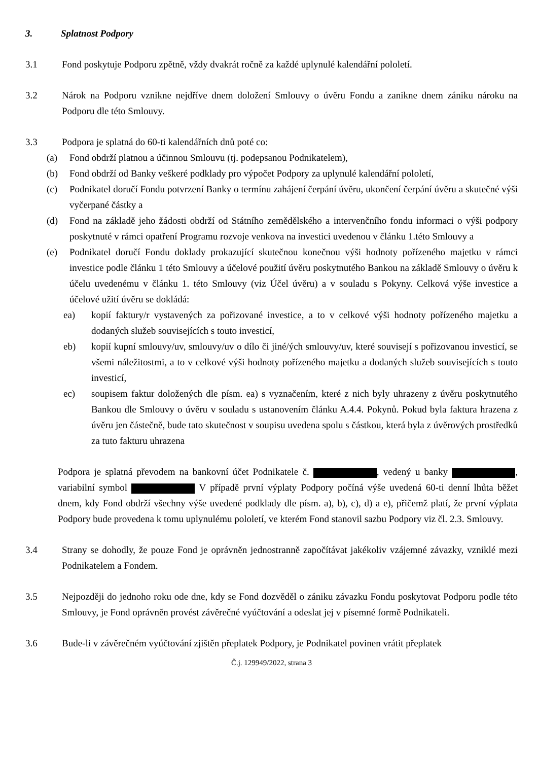3. Splatnost Podpory
3.1 Fond poskytuje Podporu zpětně, vždy dvakrát ročně za každé uplynulé kalendářní pololetí.
3.2 Nárok na Podporu vznikne nejdříve dnem doložení Smlouvy o úvěru Fondu a zanikne dnem zániku nároku na Podporu dle této Smlouvy.
3.3 Podpora je splatná do 60-ti kalendářních dnů poté co:
(a) Fond obdrží platnou a účinnou Smlouvu (tj. podepsanou Podnikatelem),
(b) Fond obdrží od Banky veškeré podklady pro výpočet Podpory za uplynulé kalendářní pololetí,
(c) Podnikatel doručí Fondu potvrzení Banky o termínu zahájení čerpání úvěru, ukončení čerpání úvěru a skutečné výši vyčerpané částky a
(d) Fond na základě jeho žádosti obdrží od Státního zemědělského a intervenčního fondu informaci o výši podpory poskytnuté v rámci opatření Programu rozvoje venkova na investici uvedenou v článku 1.této Smlouvy a
(e) Podnikatel doručí Fondu doklady prokazující skutečnou konečnou výši hodnoty pořízeného majetku v rámci investice podle článku 1 této Smlouvy a účelové použití úvěru poskytnutého Bankou na základě Smlouvy o úvěru k účelu uvedenému v článku 1. této Smlouvy (viz Účel úvěru) a v souladu s Pokyny. Celková výše investice a účelové užití úvěru se dokládá:
ea) kopií faktury/r vystavených za pořizované investice, a to v celkové výši hodnoty pořízeného majetku a dodaných služeb souvisejících s touto investicí,
eb) kopií kupní smlouvy/uv, smlouvy/uv o dílo či jiné/ých smlouvy/uv, které souvisejí s pořizovanou investicí, se všemi náležitostmi, a to v celkové výši hodnoty pořízeného majetku a dodaných služeb souvisejících s touto investicí,
ec) soupisem faktur doložených dle písm. ea) s vyznačením, které z nich byly uhrazeny z úvěru poskytnutého Bankou dle Smlouvy o úvěru v souladu s ustanovením článku A.4.4. Pokynů. Pokud byla faktura hrazena z úvěru jen částečně, bude tato skutečnost v soupisu uvedena spolu s částkou, která byla z úvěrových prostředků za tuto fakturu uhrazena
Podpora je splatná převodem na bankovní účet Podnikatele č. , vedený u banky , variabilní symbol V případě první výplaty Podpory počíná výše uvedená 60-ti denní lhůta běžet dnem, kdy Fond obdrží všechny výše uvedené podklady dle písm. a), b), c), d) a e), přičemž platí, že první výplata Podpory bude provedena k tomu uplynulému pololetí, ve kterém Fond stanovil sazbu Podpory viz čl. 2.3. Smlouvy.
3.4 Strany se dohodly, že pouze Fond je oprávněn jednostranně započítávat jakékoliv vzájemné závazky, vzniklé mezi Podnikatelem a Fondem.
3.5 Nejpozději do jednoho roku ode dne, kdy se Fond dozvěděl o zániku závazku Fondu poskytovat Podporu podle této Smlouvy, je Fond oprávněn provést závěrečné vyúčtování a odeslat jej v písemné formě Podnikateli.
3.6 Bude-li v závěrečném vyúčtování zjištěn přeplatek Podpory, je Podnikatel povinen vrátit přeplatek
Č.j. 129949/2022, strana 3